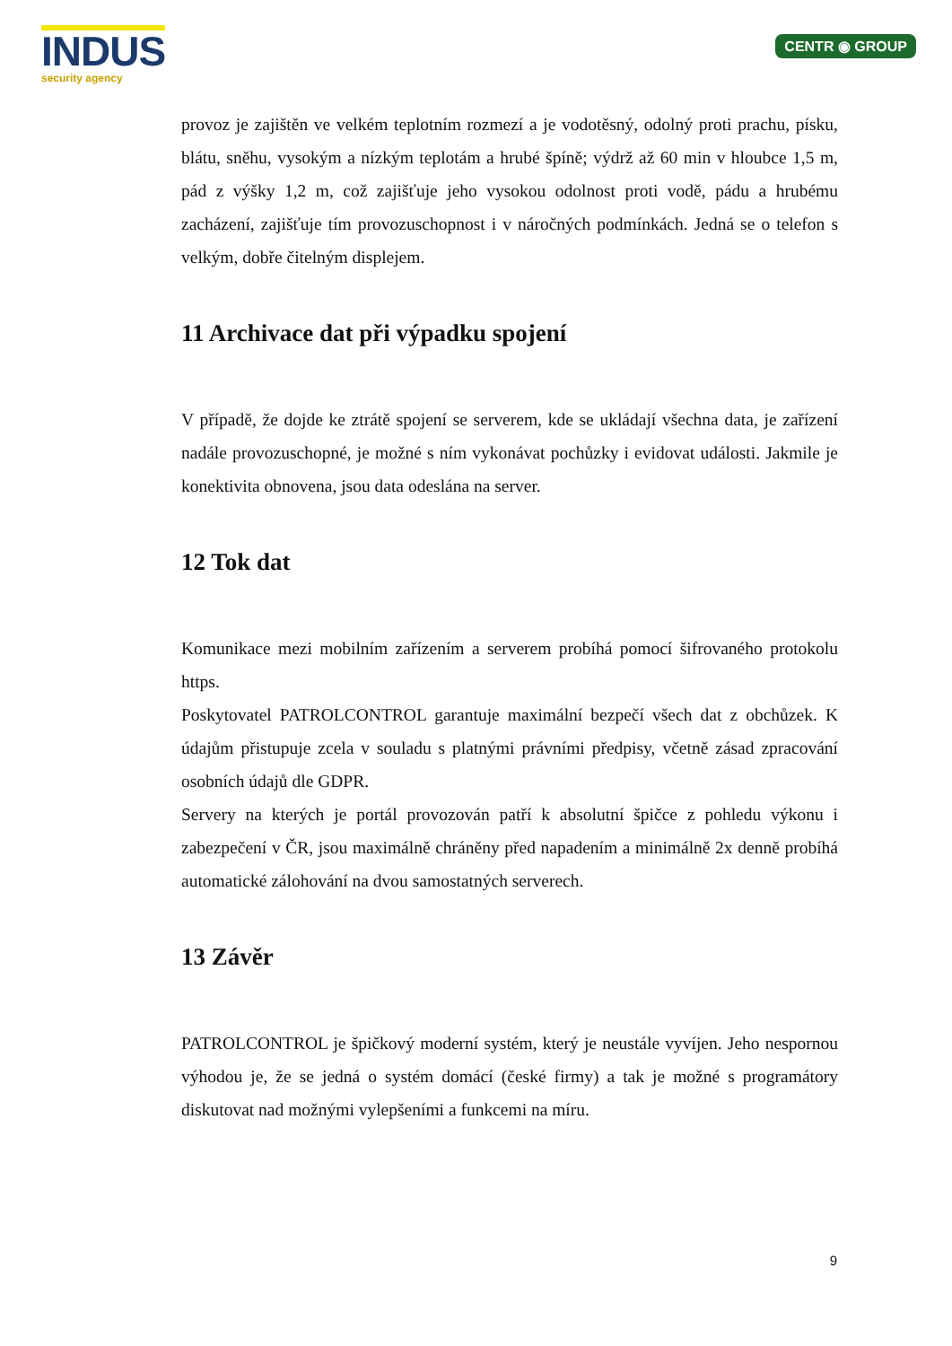INDUS
security agency
CENTR ◉ GROUP
provoz je zajištěn ve velkém teplotním rozmezí a je vodotěsný, odolný proti prachu, písku, blátu, sněhu, vysokým a nízkým teplotám a hrubé špíně; výdrž až 60 min v hloubce 1,5 m, pád z výšky 1,2 m, což zajišťuje jeho vysokou odolnost proti vodě, pádu a hrubému zacházení, zajišťuje tím provozuschopnost i v náročných podmínkách. Jedná se o telefon s velkým, dobře čitelným displejem.
11 Archivace dat při výpadku spojení
V případě, že dojde ke ztrátě spojení se serverem, kde se ukládají všechna data, je zařízení nadále provozuschopné, je možné s ním vykonávat pochůzky i evidovat události. Jakmile je konektivita obnovena, jsou data odeslána na server.
12 Tok dat
Komunikace mezi mobilním zařízením a serverem probíhá pomocí šifrovaného protokolu https.
Poskytovatel PATROLCONTROL garantuje maximální bezpečí všech dat z obchůzek. K údajům přistupuje zcela v souladu s platnými právními předpisy, včetně zásad zpracování osobních údajů dle GDPR.
Servery na kterých je portál provozován patří k absolutní špičce z pohledu výkonu i zabezpečení v ČR, jsou maximálně chráněny před napadením a minimálně 2x denně probíhá automatické zálohování na dvou samostatných serverech.
13 Závěr
PATROLCONTROL je špičkový moderní systém, který je neustále vyvíjen. Jeho nespornou výhodou je, že se jedná o systém domácí (české firmy) a tak je možné s programátory diskutovat nad možnými vylepšeními a funkcemi na míru.
9